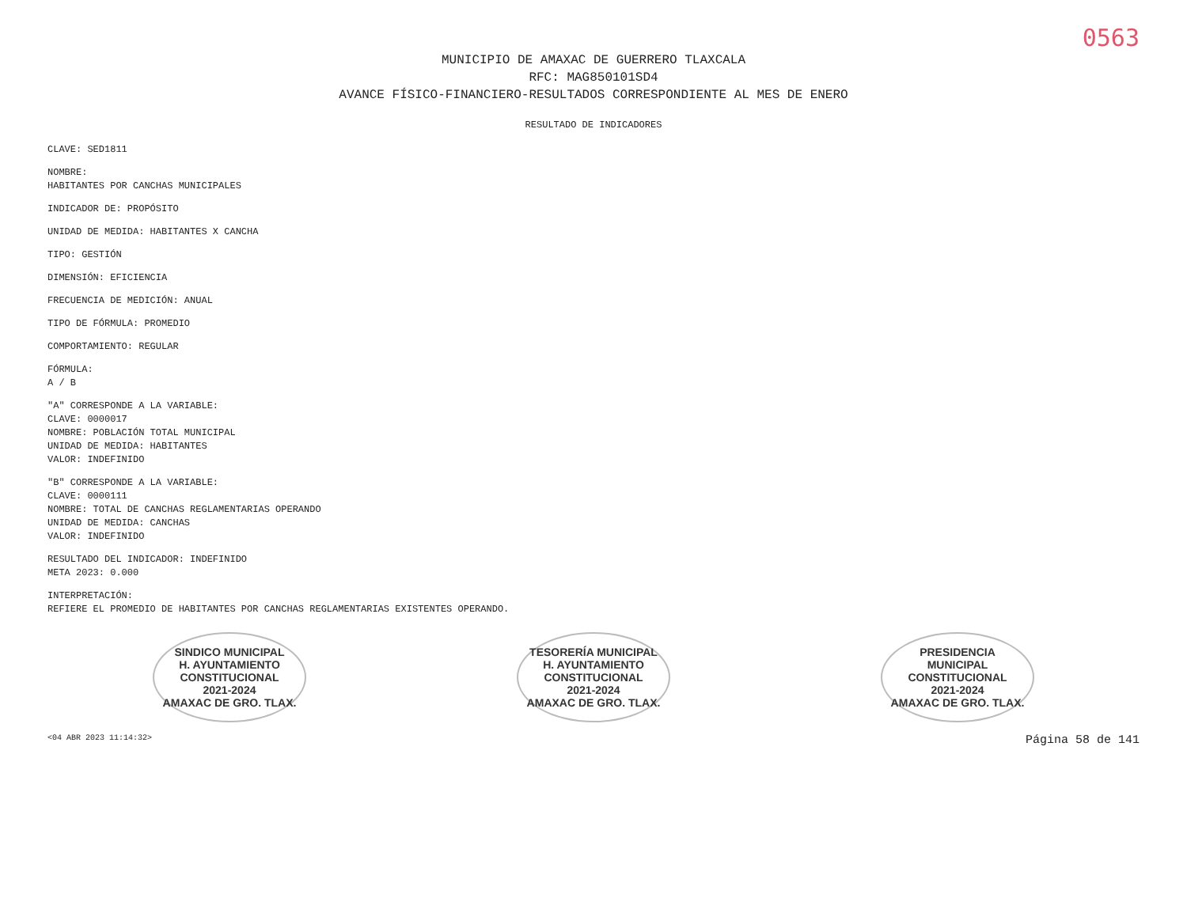0563
MUNICIPIO DE AMAXAC DE GUERRERO TLAXCALA
RFC: MAG850101SD4
AVANCE FÍSICO-FINANCIERO-RESULTADOS CORRESPONDIENTE AL MES DE ENERO
RESULTADO DE INDICADORES
CLAVE: SED1811
NOMBRE:
HABITANTES POR CANCHAS MUNICIPALES
INDICADOR DE: PROPÓSITO
UNIDAD DE MEDIDA: HABITANTES X CANCHA
TIPO: GESTIÓN
DIMENSIÓN: EFICIENCIA
FRECUENCIA DE MEDICIÓN: ANUAL
TIPO DE FÓRMULA: PROMEDIO
COMPORTAMIENTO: REGULAR
FÓRMULA:
A / B
"A" CORRESPONDE A LA VARIABLE:
CLAVE: 0000017
NOMBRE: POBLACIÓN TOTAL MUNICIPAL
UNIDAD DE MEDIDA: HABITANTES
VALOR: INDEFINIDO
"B" CORRESPONDE A LA VARIABLE:
CLAVE: 0000111
NOMBRE: TOTAL DE CANCHAS REGLAMENTARIAS OPERANDO
UNIDAD DE MEDIDA: CANCHAS
VALOR: INDEFINIDO
RESULTADO DEL INDICADOR: INDEFINIDO
META 2023: 0.000
INTERPRETACIÓN:
REFIERE EL PROMEDIO DE HABITANTES POR CANCHAS REGLAMENTARIAS EXISTENTES OPERANDO.
SINDICO MUNICIPAL
H. AYUNTAMIENTO
CONSTITUCIONAL
2021-2024
AMAXAC DE GRO. TLAX.
TESORERÍA MUNICIPAL
H. AYUNTAMIENTO
CONSTITUCIONAL
2021-2024
AMAXAC DE GRO. TLAX.
PRESIDENCIA
MUNICIPAL
CONSTITUCIONAL
2021-2024
AMAXAC DE GRO. TLAX.
<04 ABR 2023 11:14:32> Página 58 de 141